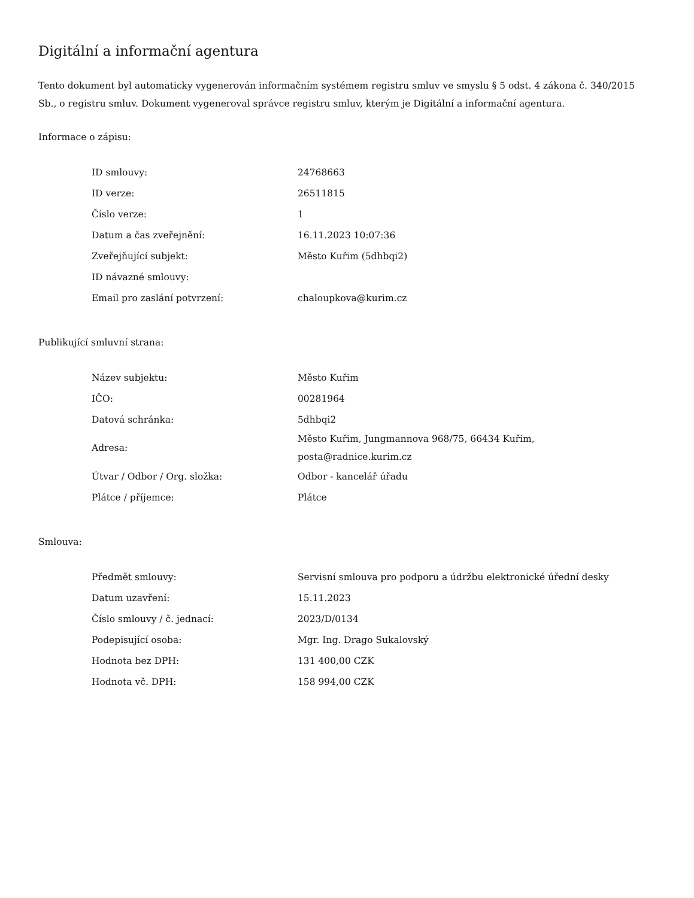Digitální a informační agentura
Tento dokument byl automaticky vygenerován informačním systémem registru smluv ve smyslu § 5 odst. 4 zákona č. 340/2015 Sb., o registru smluv. Dokument vygeneroval správce registru smluv, kterým je Digitální a informační agentura.
Informace o zápisu:
| ID smlouvy: | 24768663 |
| ID verze: | 26511815 |
| Číslo verze: | 1 |
| Datum a čas zveřejnění: | 16.11.2023 10:07:36 |
| Zveřejňující subjekt: | Město Kuřim (5dhbqi2) |
| ID návazné smlouvy: | |
| Email pro zaslání potvrzení: | chaloupkova@kurim.cz |
Publikující smluvní strana:
| Název subjektu: | Město Kuřim |
| IČO: | 00281964 |
| Datová schránka: | 5dhbqi2 |
| Adresa: | Město Kuřim, Jungmannova 968/75, 66434 Kuřim, posta@radnice.kurim.cz |
| Útvar / Odbor / Org. složka: | Odbor - kancelář úřadu |
| Plátce / příjemce: | Plátce |
Smlouva:
| Předmět smlouvy: | Servisní smlouva pro podporu a údržbu elektronické úřední desky |
| Datum uzavření: | 15.11.2023 |
| Číslo smlouvy / č. jednací: | 2023/D/0134 |
| Podepisující osoba: | Mgr. Ing. Drago Sukalovský |
| Hodnota bez DPH: | 131 400,00 CZK |
| Hodnota vč. DPH: | 158 994,00 CZK |